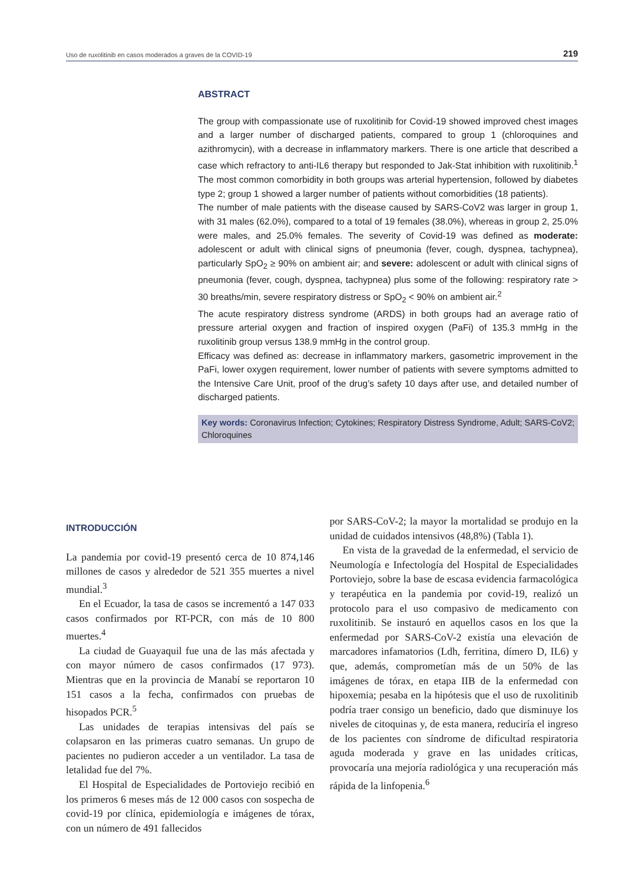Uso de ruxolitinib en casos moderados a graves de la COVID-19 219
ABSTRACT
The group with compassionate use of ruxolitinib for Covid-19 showed improved chest images and a larger number of discharged patients, compared to group 1 (chloroquines and azithromycin), with a decrease in inflammatory markers. There is one article that described a case which refractory to anti-IL6 therapy but responded to Jak-Stat inhibition with ruxolitinib.<sup>1</sup> The most common comorbidity in both groups was arterial hypertension, followed by diabetes type 2; group 1 showed a larger number of patients without comorbidities (18 patients).
The number of male patients with the disease caused by SARS-CoV2 was larger in group 1, with 31 males (62.0%), compared to a total of 19 females (38.0%), whereas in group 2, 25.0% were males, and 25.0% females. The severity of Covid-19 was defined as moderate: adolescent or adult with clinical signs of pneumonia (fever, cough, dyspnea, tachypnea), particularly SpO<sub>2</sub> ≥ 90% on ambient air; and severe: adolescent or adult with clinical signs of pneumonia (fever, cough, dyspnea, tachypnea) plus some of the following: respiratory rate > 30 breaths/min, severe respiratory distress or SpO<sub>2</sub> < 90% on ambient air.<sup>2</sup>
The acute respiratory distress syndrome (ARDS) in both groups had an average ratio of pressure arterial oxygen and fraction of inspired oxygen (PaFi) of 135.3 mmHg in the ruxolitinib group versus 138.9 mmHg in the control group.
Efficacy was defined as: decrease in inflammatory markers, gasometric improvement in the PaFi, lower oxygen requirement, lower number of patients with severe symptoms admitted to the Intensive Care Unit, proof of the drug’s safety 10 days after use, and detailed number of discharged patients.
Key words: Coronavirus Infection; Cytokines; Respiratory Distress Syndrome, Adult; SARS-CoV2; Chloroquines
INTRODUCCIÓN
La pandemia por covid-19 presentó cerca de 10 874,146 millones de casos y alrededor de 521 355 muertes a nivel mundial.<sup>3</sup>
En el Ecuador, la tasa de casos se incrementó a 147 033 casos confirmados por RT-PCR, con más de 10 800 muertes.<sup>4</sup>
La ciudad de Guayaquil fue una de las más afectada y con mayor número de casos confirmados (17 973). Mientras que en la provincia de Manabí se reportaron 10 151 casos a la fecha, confirmados con pruebas de hisopados PCR.<sup>5</sup>
Las unidades de terapias intensivas del país se colapsaron en las primeras cuatro semanas. Un grupo de pacientes no pudieron acceder a un ventilador. La tasa de letalidad fue del 7%.
El Hospital de Especialidades de Portoviejo recibió en los primeros 6 meses más de 12 000 casos con sospecha de covid-19 por clínica, epidemiología e imágenes de tórax, con un número de 491 fallecidos
por SARS-CoV-2; la mayor la mortalidad se produjo en la unidad de cuidados intensivos (48,8%) (Tabla 1).
En vista de la gravedad de la enfermedad, el servicio de Neumología e Infectología del Hospital de Especialidades Portoviejo, sobre la base de escasa evidencia farmacológica y terapéutica en la pandemia por covid-19, realizó un protocolo para el uso compasivo de medicamento con ruxolitinib. Se instauró en aquellos casos en los que la enfermedad por SARS-CoV-2 existía una elevación de marcadores infamatorios (Ldh, ferritina, dímero D, IL6) y que, además, comprometían más de un 50% de las imágenes de tórax, en etapa IIB de la enfermedad con hipoxemia; pesaba en la hipótesis que el uso de ruxolitinib podría traer consigo un beneficio, dado que disminuye los niveles de citoquinas y, de esta manera, reduciría el ingreso de los pacientes con síndrome de dificultad respiratoria aguda moderada y grave en las unidades críticas, provocaría una mejoría radiológica y una recuperación más rápida de la linfopenia.<sup>6</sup>